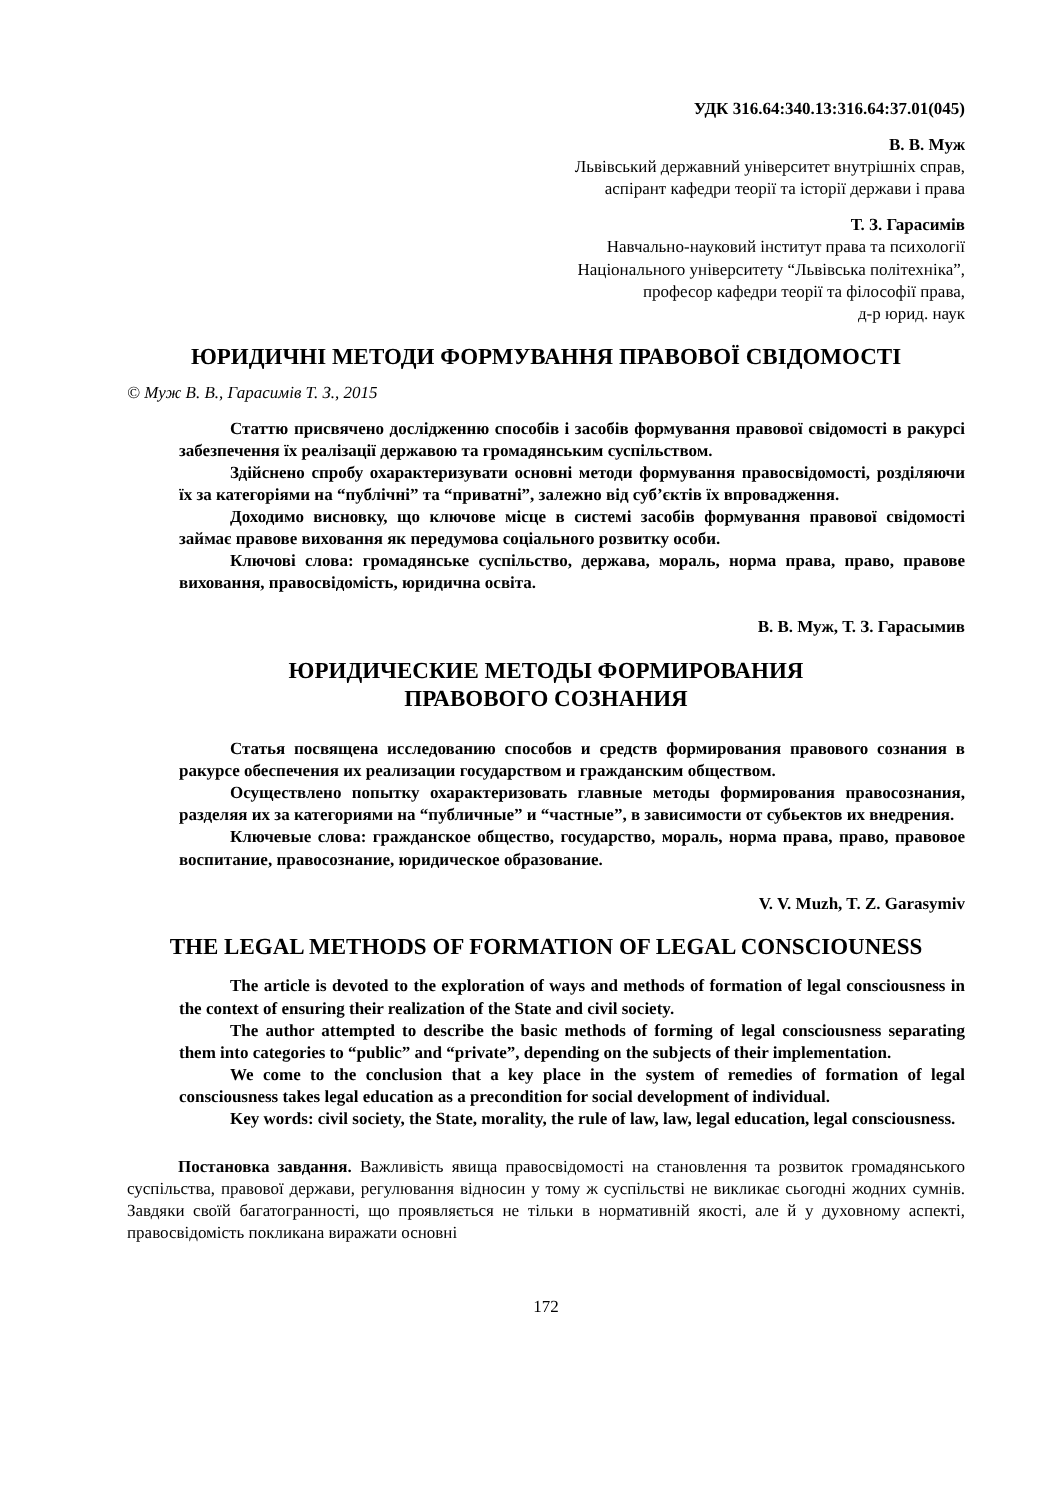УДК 316.64:340.13:316.64:37.01(045)
В. В. Муж
Львівський державний університет внутрішніх справ,
аспірант кафедри теорії та історії держави і права
Т. З. Гарасимів
Навчально-науковий інститут права та психології
Національного університету “Львівська політехніка”,
професор кафедри теорії та філософії права,
д-р юрид. наук
ЮРИДИЧНІ МЕТОДИ ФОРМУВАННЯ ПРАВОВОЇ СВІДОМОСТІ
© Муж В. В., Гарасимів Т. З., 2015
Статтю присвячено дослідженню способів і засобів формування правової свідомості в ракурсі забезпечення їх реалізації державою та громадянським суспільством.
Здійснено спробу охарактеризувати основні методи формування правосвідомості, розділяючи їх за категоріями на “публічні” та “приватні”, залежно від суб’єктів їх впровадження.
Доходимо висновку, що ключове місце в системі засобів формування правової свідомості займає правове виховання як передумова соціального розвитку особи.
Ключові слова: громадянське суспільство, держава, мораль, норма права, право, правове виховання, правосвідомість, юридична освіта.
В. В. Муж, Т. З. Гарасымив
ЮРИДИЧЕСКИЕ МЕТОДЫ ФОРМИРОВАНИЯ
ПРАВОВОГО СОЗНАНИЯ
Статья посвящена исследованию способов и средств формирования правового сознания в ракурсе обеспечения их реализации государством и гражданским обществом.
Осуществлено попытку охарактеризовать главные методы формирования правосознания, разделяя их за категориями на “публичные” и “частные”, в зависимости от субьектов их внедрения.
Ключевые слова: гражданское общество, государство, мораль, норма права, право, правовое воспитание, правосознание, юридическое образование.
V. V. Muzh, T. Z. Garasymiv
THE LEGAL METHODS OF FORMATION OF LEGAL CONSCIOUNESS
The article is devoted to the exploration of ways and methods of formation of legal consciousness in the context of ensuring their realization of the State and civil society.
The author attempted to describe the basic methods of forming of legal consciousness separating them into categories to “public” and “private”, depending on the subjects of their implementation.
We come to the conclusion that a key place in the system of remedies of formation of legal consciousness takes legal education as a precondition for social development of individual.
Key words: civil society, the State, morality, the rule of law, law, legal education, legal consciousness.
Постановка завдання. Важливість явища правосвідомості на становлення та розвиток громадянського суспільства, правової держави, регулювання відносин у тому ж суспільстві не викликає сьогодні жодних сумнів. Завдяки своїй багатогранності, що проявляється не тільки в нормативній якості, але й у духовному аспекті, правосвідомість покликана виражати основні
172